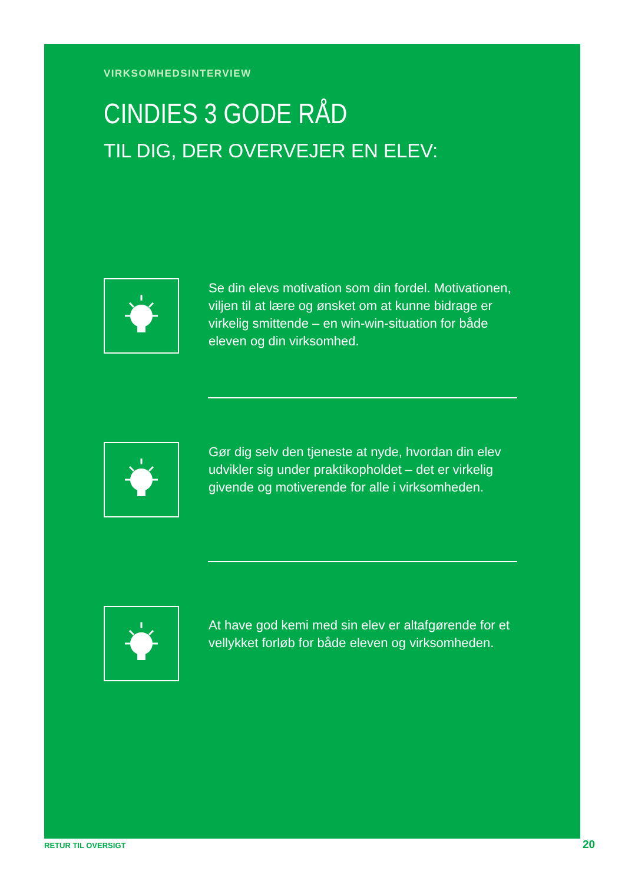VIRKSOMHEDSINTERVIEW
CINDIES 3 GODE RÅD
TIL DIG, DER OVERVEJER EN ELEV:
Se din elevs motivation som din fordel. Motivationen, viljen til at lære og ønsket om at kunne bidrage er virkelig smittende – en win-win-situation for både eleven og din virksomhed.
Gør dig selv den tjeneste at nyde, hvordan din elev udvikler sig under praktikopholdet – det er virkelig givende og motiverende for alle i virksomheden.
At have god kemi med sin elev er altafgørende for et vellykket forløb for både eleven og virksomheden.
RETUR TIL OVERSIGT 20